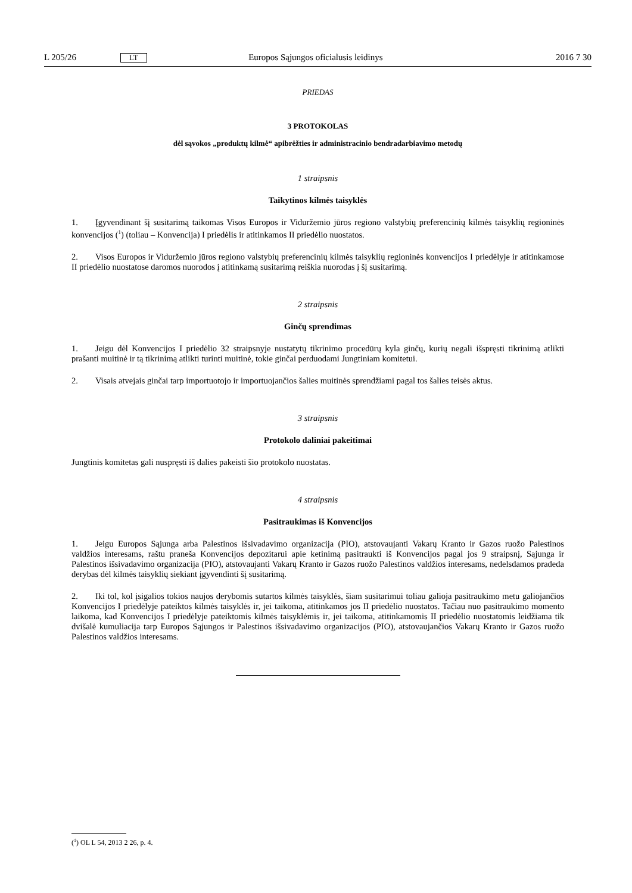L 205/26 LT Europos Sąjungos oficialusis leidinys 2016 7 30
PRIEDAS
3 PROTOKOLAS
dėl sąvokos „produktų kilmė“ apibrėžties ir administracinio bendradarbiavimo metodų
1 straipsnis
Taikytinos kilmės taisyklės
1. Įgyvendinant šį susitarimą taikomas Visos Europos ir Viduržemio jūros regiono valstybių preferencinių kilmės taisyklių regioninės konvencijos (<sup>1</sup>) (toliau – Konvencija) I priedėlis ir atitinkamos II priedėlio nuostatos.
2. Visos Europos ir Viduržemio jūros regiono valstybių preferencinių kilmės taisyklių regioninės konvencijos I priedėlyje ir atitinkamose II priedėlio nuostatose daromos nuorodos į atitinkamą susitarimą reiškia nuorodas į šį susitarimą.
2 straipsnis
Ginčų sprendimas
1. Jeigu dėl Konvencijos I priedėlio 32 straipsnyje nustatytų tikrinimo procedūrų kyla ginčų, kurių negali išspręsti tikrinimą atlikti prašanti muitinė ir tą tikrinimą atlikti turinti muitinė, tokie ginčai perduodami Jungtiniam komitetui.
2. Visais atvejais ginčai tarp importuotojo ir importuojančios šalies muitinės sprendžiami pagal tos šalies teisės aktus.
3 straipsnis
Protokolo daliniai pakeitimai
Jungtinis komitetas gali nuspręsti iš dalies pakeisti šio protokolo nuostatas.
4 straipsnis
Pasitraukimas iš Konvencijos
1. Jeigu Europos Sąjunga arba Palestinos išsivadavimo organizacija (PIO), atstovaujanti Vakarų Kranto ir Gazos ruožo Palestinos valdžios interesams, raštu praneša Konvencijos depozitarui apie ketinimą pasitraukti iš Konvencijos pagal jos 9 straipsnį, Sąjunga ir Palestinos išsivadavimo organizacija (PIO), atstovaujanti Vakarų Kranto ir Gazos ruožo Palestinos valdžios interesams, nedelsdamos pradeda derybas dėl kilmės taisyklių siekiant įgyvendinti šį susitarimą.
2. Iki tol, kol įsigalios tokios naujos derybomis sutartos kilmės taisyklės, šiam susitarimui toliau galioja pasitraukimo metu galiojančios Konvencijos I priedėlyje pateiktos kilmės taisyklės ir, jei taikoma, atitinkamos jos II priedėlio nuostatos. Tačiau nuo pasitraukimo momento laikoma, kad Konvencijos I priedėlyje pateiktomis kilmės taisyklėmis ir, jei taikoma, atitinkamomis II priedėlio nuostatomis leidžiama tik dvišalė kumuliacija tarp Europos Sąjungos ir Palestinos išsivadavimo organizacijos (PIO), atstovaujančios Vakarų Kranto ir Gazos ruožo Palestinos valdžios interesams.
(<sup>1</sup>) OL L 54, 2013 2 26, p. 4.